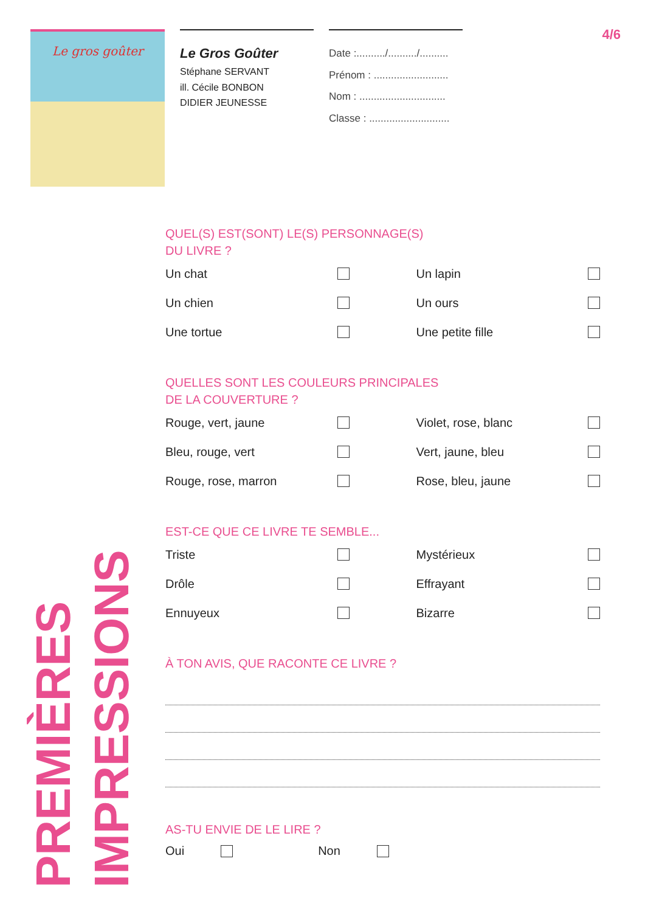Le gros goûter
Le Gros Goûter
Stéphane SERVANT
ill. Cécile BONBON
DIDIER JEUNESSE
Date :........../........../..........
Prénom : ..........................
Nom : ..............................
Classe : ............................
4/6
PREMIÈRES IMPRESSIONS
QUEL(S) EST(SONT) LE(S) PERSONNAGE(S)
DU LIVRE ?
Un chat
Un lapin
Un chien
Un ours
Une tortue
Une petite fille
QUELLES SONT LES COULEURS PRINCIPALES
DE LA COUVERTURE ?
Rouge, vert, jaune
Violet, rose, blanc
Bleu, rouge, vert
Vert, jaune, bleu
Rouge, rose, marron
Rose, bleu, jaune
EST-CE QUE CE LIVRE TE SEMBLE...
Triste
Mystérieux
Drôle
Effrayant
Ennuyeux
Bizarre
À TON AVIS, QUE RACONTE CE LIVRE ?
AS-TU ENVIE DE LE LIRE ?
Oui Non